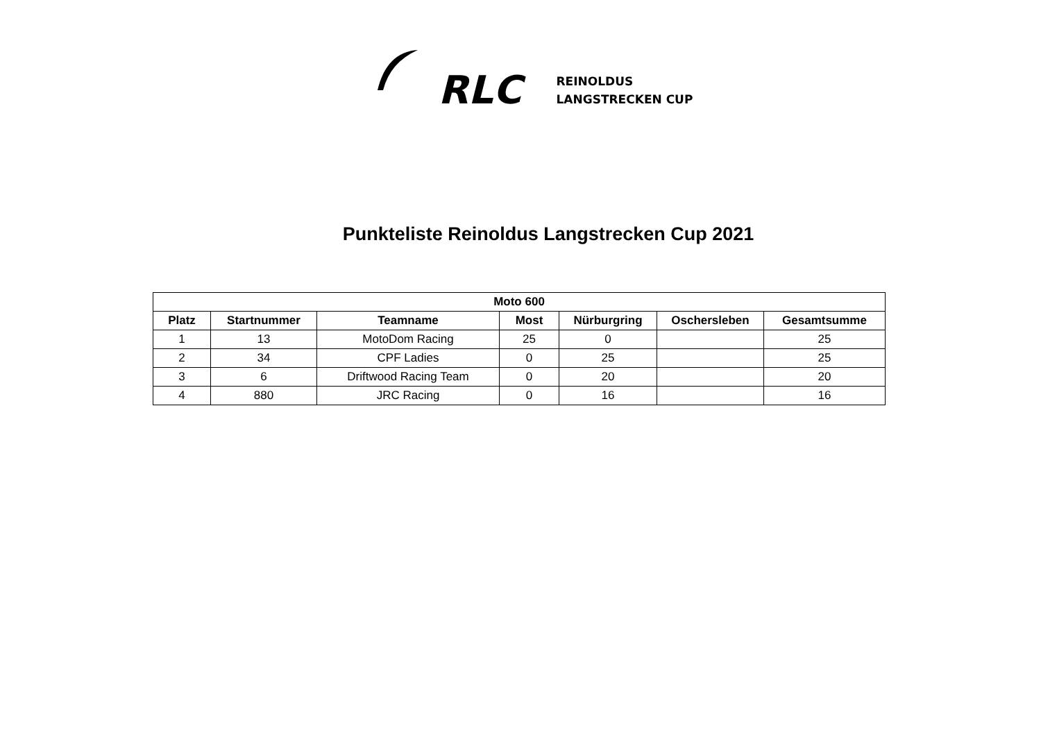RLC
REINOLDUS
LANGSTRECKEN CUP
Punkteliste Reinoldus Langstrecken Cup 2021
| Moto 600 | | | | | | |
| --- | --- | --- | --- | --- | --- | --- |
| Platz | Startnummer | Teamname | Most | Nürburgring | Oschersleben | Gesamtsumme |
| 1 | 13 | MotoDom Racing | 25 | 0 | | 25 |
| 2 | 34 | CPF Ladies | 0 | 25 | | 25 |
| 3 | 6 | Driftwood Racing Team | 0 | 20 | | 20 |
| 4 | 880 | JRC Racing | 0 | 16 | | 16 |